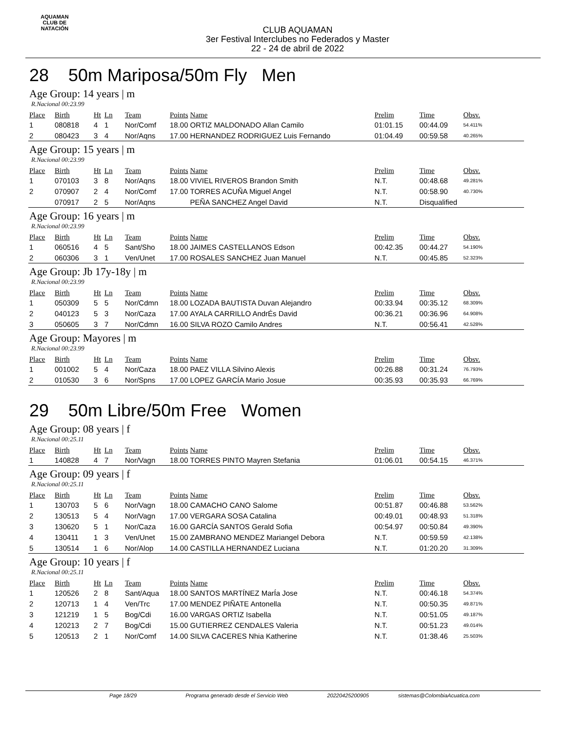AQUAMAN
CLUB DE NATACIÓN
CLUB AQUAMAN
3er Festival Interclubes no Federados y Master
22 - 24 de abril de 2022
28 50m Mariposa/50m Fly Men
Age Group: 14 years | m
R.Nacional 00:23.99
| Place | Birth | Ht | Ln | Team | Points | Name | Prelim | Time | Obsv. |
| --- | --- | --- | --- | --- | --- | --- | --- | --- | --- |
| 1 | 080818 | 4 | 1 | Nor/Comf | 18.00 | ORTIZ MALDONADO Allan Camilo | 01:01.15 | 00:44.09 | 54.411% |
| 2 | 080423 | 3 | 4 | Nor/Aqns | 17.00 | HERNANDEZ RODRIGUEZ Luis Fernando | 01:04.49 | 00:59.58 | 40.265% |
Age Group: 15 years | m
R.Nacional 00:23.99
| Place | Birth | Ht | Ln | Team | Points | Name | Prelim | Time | Obsv. |
| --- | --- | --- | --- | --- | --- | --- | --- | --- | --- |
| 1 | 070103 | 3 | 8 | Nor/Aqns | 18.00 | VIVIEL RIVEROS Brandon Smith | N.T. | 00:48.68 | 49.281% |
| 2 | 070907 | 2 | 4 | Nor/Comf | 17.00 | TORRES ACUÑA Miguel Angel | N.T. | 00:58.90 | 40.730% |
| | 070917 | 2 | 5 | Nor/Aqns | | PEÑA SANCHEZ Angel David | N.T. | Disqualified | |
Age Group: 16 years | m
R.Nacional 00:23.99
| Place | Birth | Ht | Ln | Team | Points | Name | Prelim | Time | Obsv. |
| --- | --- | --- | --- | --- | --- | --- | --- | --- | --- |
| 1 | 060516 | 4 | 5 | Sant/Sho | 18.00 | JAIMES CASTELLANOS Edson | 00:42.35 | 00:44.27 | 54.190% |
| 2 | 060306 | 3 | 1 | Ven/Unet | 17.00 | ROSALES SANCHEZ Juan Manuel | N.T. | 00:45.85 | 52.323% |
Age Group: Jb 17y-18y | m
R.Nacional 00:23.99
| Place | Birth | Ht | Ln | Team | Points | Name | Prelim | Time | Obsv. |
| --- | --- | --- | --- | --- | --- | --- | --- | --- | --- |
| 1 | 050309 | 5 | 5 | Nor/Cdmn | 18.00 | LOZADA BAUTISTA Duvan Alejandro | 00:33.94 | 00:35.12 | 68.309% |
| 2 | 040123 | 5 | 3 | Nor/Caza | 17.00 | AYALA CARRILLO AndrÉs David | 00:36.21 | 00:36.96 | 64.908% |
| 3 | 050605 | 3 | 7 | Nor/Cdmn | 16.00 | SILVA ROZO Camilo Andres | N.T. | 00:56.41 | 42.528% |
Age Group: Mayores | m
R.Nacional 00:23.99
| Place | Birth | Ht | Ln | Team | Points | Name | Prelim | Time | Obsv. |
| --- | --- | --- | --- | --- | --- | --- | --- | --- | --- |
| 1 | 001002 | 5 | 4 | Nor/Caza | 18.00 | PAEZ VILLA Silvino Alexis | 00:26.88 | 00:31.24 | 76.793% |
| 2 | 010530 | 3 | 6 | Nor/Spns | 17.00 | LOPEZ GARCÍA Mario Josue | 00:35.93 | 00:35.93 | 66.769% |
29 50m Libre/50m Free Women
Age Group: 08 years | f
R.Nacional 00:25.11
| Place | Birth | Ht | Ln | Team | Points | Name | Prelim | Time | Obsv. |
| --- | --- | --- | --- | --- | --- | --- | --- | --- | --- |
| 1 | 140828 | 4 | 7 | Nor/Vagn | 18.00 | TORRES PINTO Mayren Stefania | 01:06.01 | 00:54.15 | 46.371% |
Age Group: 09 years | f
R.Nacional 00:25.11
| Place | Birth | Ht | Ln | Team | Points | Name | Prelim | Time | Obsv. |
| --- | --- | --- | --- | --- | --- | --- | --- | --- | --- |
| 1 | 130703 | 5 | 6 | Nor/Vagn | 18.00 | CAMACHO CANO Salome | 00:51.87 | 00:46.88 | 53.562% |
| 2 | 130513 | 5 | 4 | Nor/Vagn | 17.00 | VERGARA SOSA Catalina | 00:49.01 | 00:48.93 | 51.318% |
| 3 | 130620 | 5 | 1 | Nor/Caza | 16.00 | GARCÍA SANTOS Gerald Sofia | 00:54.97 | 00:50.84 | 49.390% |
| 4 | 130411 | 1 | 3 | Ven/Unet | 15.00 | ZAMBRANO MENDEZ Mariangel Debora | N.T. | 00:59.59 | 42.138% |
| 5 | 130514 | 1 | 6 | Nor/Alop | 14.00 | CASTILLA HERNANDEZ Luciana | N.T. | 01:20.20 | 31.309% |
Age Group: 10 years | f
R.Nacional 00:25.11
| Place | Birth | Ht | Ln | Team | Points | Name | Prelim | Time | Obsv. |
| --- | --- | --- | --- | --- | --- | --- | --- | --- | --- |
| 1 | 120526 | 2 | 8 | Sant/Aqua | 18.00 | SANTOS MARTÍNEZ MarÍa Jose | N.T. | 00:46.18 | 54.374% |
| 2 | 120713 | 1 | 4 | Ven/Trc | 17.00 | MENDEZ PIÑATE Antonella | N.T. | 00:50.35 | 49.871% |
| 3 | 121219 | 1 | 5 | Bog/Cdi | 16.00 | VARGAS ORTIZ Isabella | N.T. | 00:51.05 | 49.187% |
| 4 | 120213 | 2 | 7 | Bog/Cdi | 15.00 | GUTIERREZ CENDALES Valeria | N.T. | 00:51.23 | 49.014% |
| 5 | 120513 | 2 | 1 | Nor/Comf | 14.00 | SILVA CACERES Nhia Katherine | N.T. | 01:38.46 | 25.503% |
Page 18/29 Programa generado desde el Servicio Web 20220425200905 sistemas@ColombiaAcuatica.com